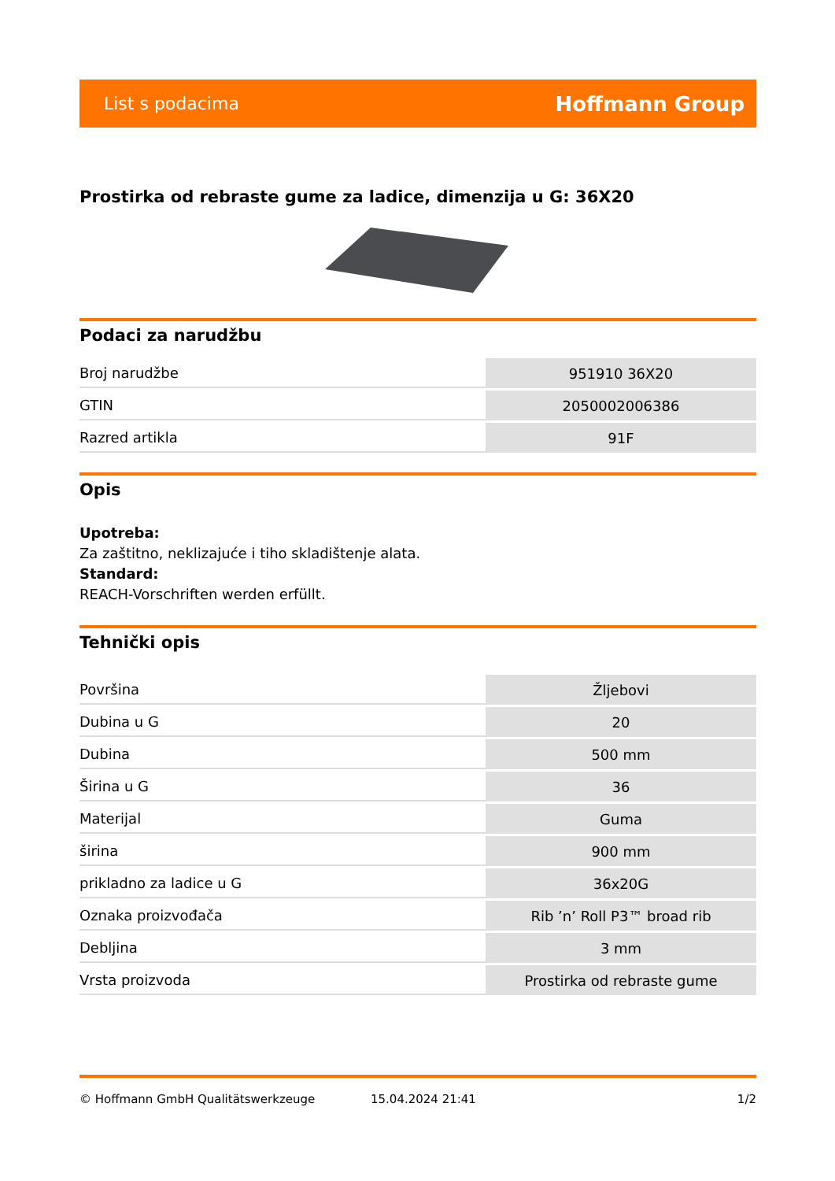List s podacima Hoffmann Group
Prostirka od rebraste gume za ladice, dimenzija u G: 36X20
Podaci za narudžbu
| Broj narudžbe | 951910 36X20 |
| GTIN | 2050002006386 |
| Razred artikla | 91F |
Opis
Upotreba:
Za zaštitno, neklizajuće i tiho skladištenje alata.
Standard:
REACH-Vorschriften werden erfüllt.
Tehnički opis
| Površina | Žljebovi |
| Dubina u G | 20 |
| Dubina | 500 mm |
| Širina u G | 36 |
| Materijal | Guma |
| širina | 900 mm |
| prikladno za ladice u G | 36x20G |
| Oznaka proizvođača | Rib ’n’ Roll P3™ broad rib |
| Debljina | 3 mm |
| Vrsta proizvoda | Prostirka od rebraste gume |
© Hoffmann GmbH Qualitätswerkzeuge 15.04.2024 21:41 1/2